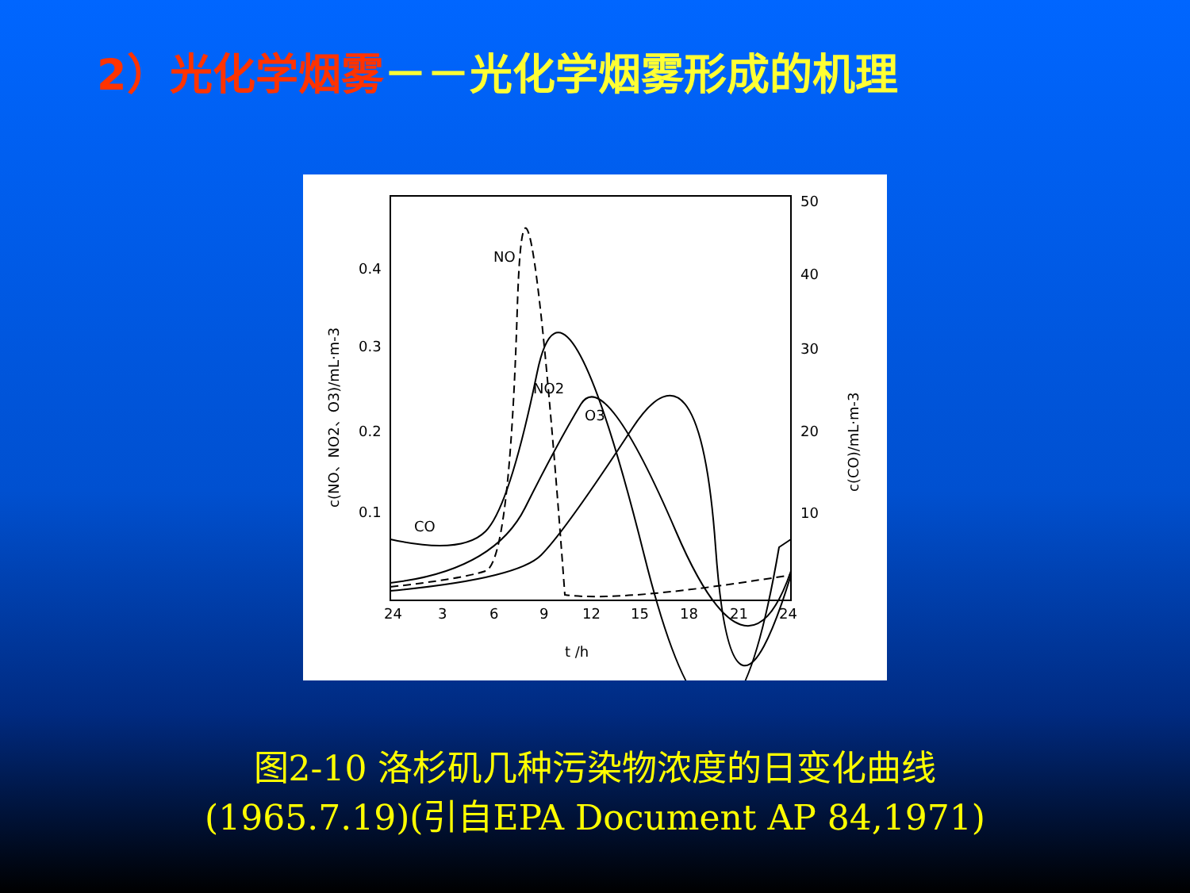2）光化学烟雾－－光化学烟雾形成的机理
0.4
0.3
0.2
0.1
50
40
30
20
10
24
3
6
9
12
15
18
21
24
t /h
NO
NO2
O3
CO
c(NO、NO2、O3)/mL·m-3
c(CO)/mL·m-3
图2-10 洛杉矶几种污染物浓度的日变化曲线
(1965.7.19)(引自EPA Document AP 84,1971)